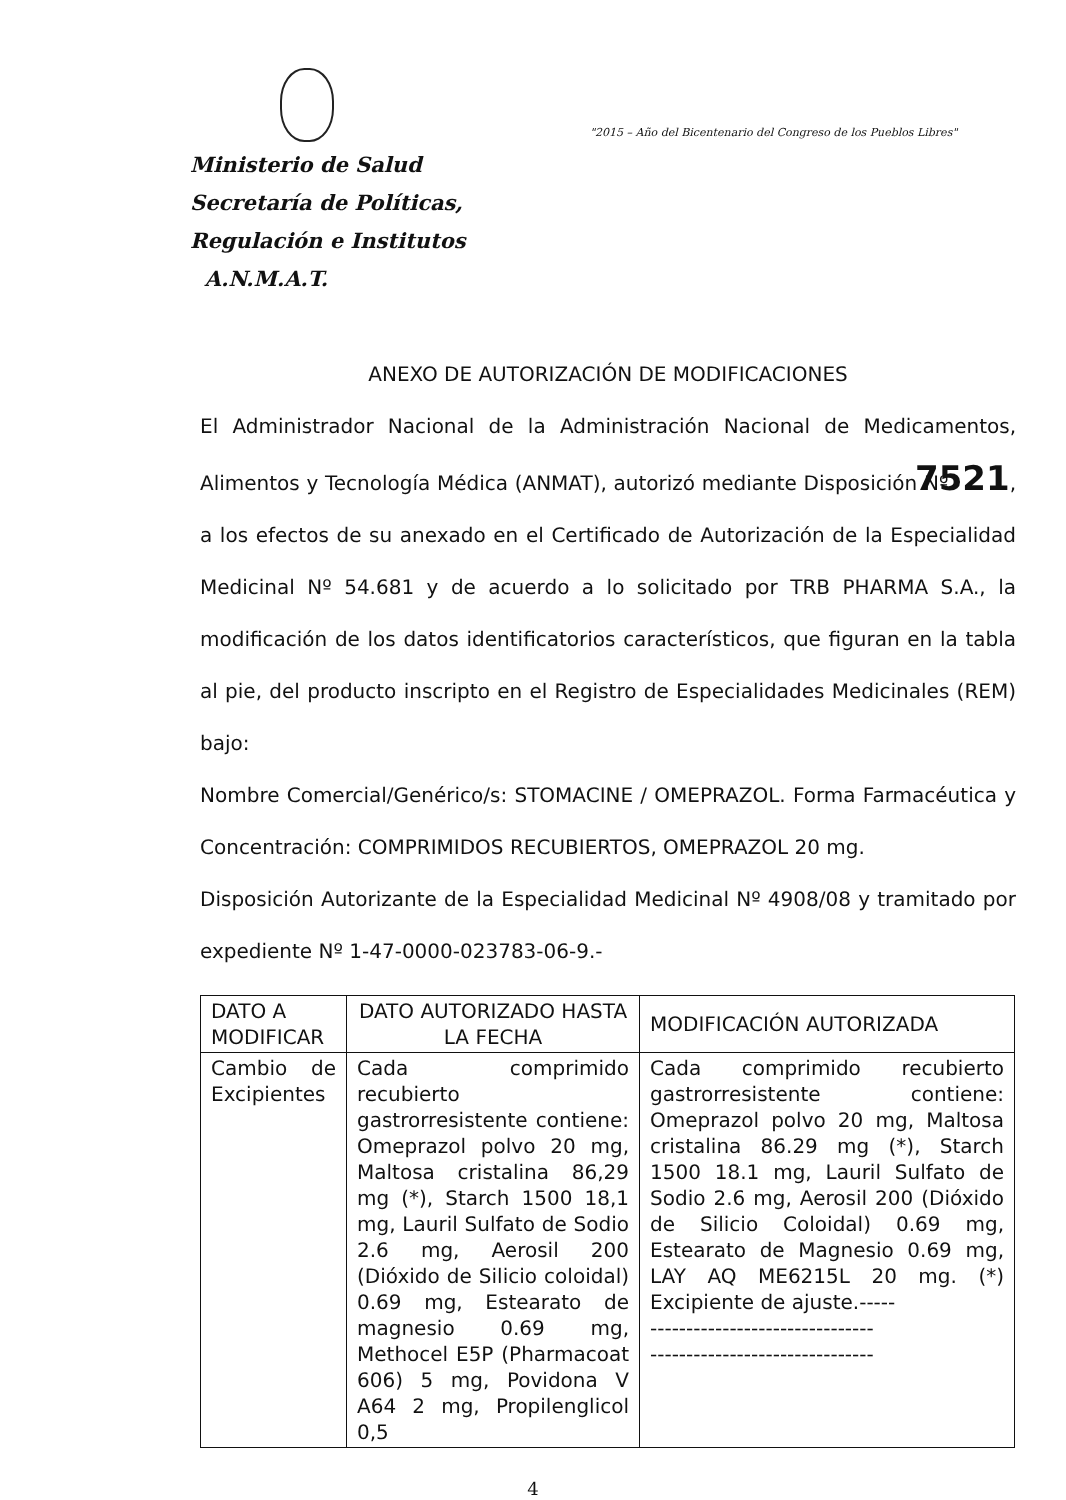"2015 – Año del Bicentenario del Congreso de los Pueblos Libres"
Ministerio de Salud
Secretaría de Políticas,
Regulación e Institutos
A.N.M.A.T.
ANEXO DE AUTORIZACIÓN DE MODIFICACIONES
El Administrador Nacional de la Administración Nacional de Medicamentos, Alimentos y Tecnología Médica (ANMAT), autorizó mediante Disposición Nº 7521, a los efectos de su anexado en el Certificado de Autorización de la Especialidad Medicinal Nº 54.681 y de acuerdo a lo solicitado por TRB PHARMA S.A., la modificación de los datos identificatorios característicos, que figuran en la tabla al pie, del producto inscripto en el Registro de Especialidades Medicinales (REM) bajo:
Nombre Comercial/Genérico/s: STOMACINE / OMEPRAZOL. Forma Farmacéutica y Concentración: COMPRIMIDOS RECUBIERTOS, OMEPRAZOL 20 mg.
Disposición Autorizante de la Especialidad Medicinal Nº 4908/08 y tramitado por expediente Nº 1-47-0000-023783-06-9.-
| DATO A MODIFICAR | DATO AUTORIZADO HASTA LA FECHA | MODIFICACIÓN AUTORIZADA |
| --- | --- | --- |
| Cambio de Excipientes | Cada comprimido recubierto gastrorresistente contiene: Omeprazol polvo 20 mg, Maltosa cristalina 86,29 mg (*), Starch 1500 18,1 mg, Lauril Sulfato de Sodio 2.6 mg, Aerosil 200 (Dióxido de Silicio coloidal) 0.69 mg, Estearato de magnesio 0.69 mg, Methocel E5P (Pharmacoat 606) 5 mg, Povidona V A64 2 mg, Propilenglicol 0,5 | Cada comprimido recubierto gastrorresistente contiene: Omeprazol polvo 20 mg, Maltosa cristalina 86.29 mg (*), Starch 1500 18.1 mg, Lauril Sulfato de Sodio 2.6 mg, Aerosil 200 (Dióxido de Silicio Coloidal) 0.69 mg, Estearato de Magnesio 0.69 mg, LAY AQ ME6215L 20 mg. (*) Excipiente de ajuste.----- ------------------------------- ------------------------------- |
4